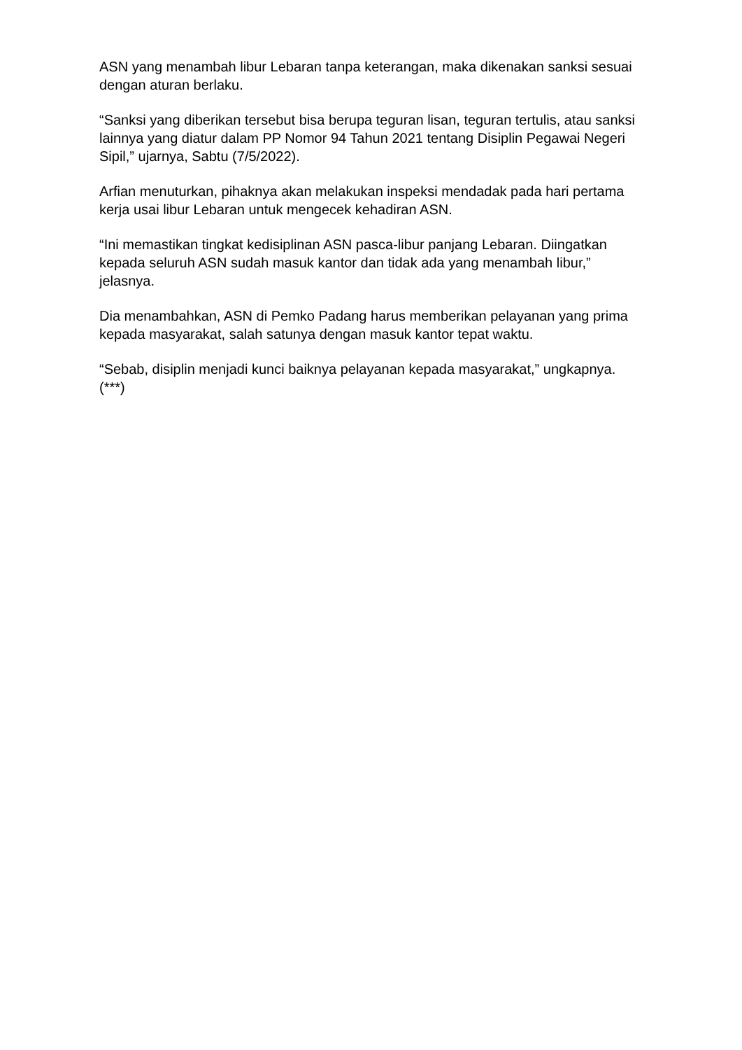ASN yang menambah libur Lebaran tanpa keterangan, maka dikenakan sanksi sesuai dengan aturan berlaku.
“Sanksi yang diberikan tersebut bisa berupa teguran lisan, teguran tertulis, atau sanksi lainnya yang diatur dalam PP Nomor 94 Tahun 2021 tentang Disiplin Pegawai Negeri Sipil,” ujarnya, Sabtu (7/5/2022).
Arfian menuturkan, pihaknya akan melakukan inspeksi mendadak pada hari pertama kerja usai libur Lebaran untuk mengecek kehadiran ASN.
“Ini memastikan tingkat kedisiplinan ASN pasca-libur panjang Lebaran. Diingatkan kepada seluruh ASN sudah masuk kantor dan tidak ada yang menambah libur,” jelasnya.
Dia menambahkan, ASN di Pemko Padang harus memberikan pelayanan yang prima kepada masyarakat, salah satunya dengan masuk kantor tepat waktu.
“Sebab, disiplin menjadi kunci baiknya pelayanan kepada masyarakat,” ungkapnya.(***)